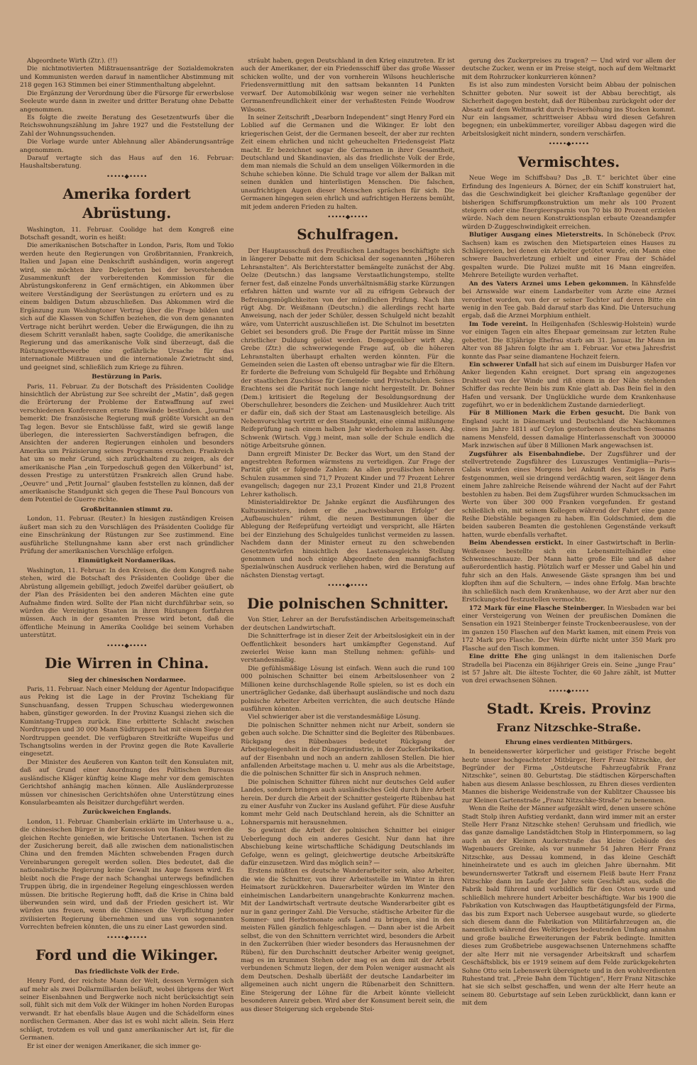Abgeordnete Wirth (Ztr.). (!!)
Die nichtmotivierten Mißtrauensanträge der Sozialdemokraten und Kommunisten werden darauf in namentlicher Abstimmung mit 218 gegen 163 Stimmen bei einer Stimmenthaltung abgelehnt.
Die Ergänzung der Verordnung über die Fürsorge für erwerbslose Seeleute wurde dann in zweiter und dritter Beratung ohne Debatte angenommen.
Es folgte die zweite Beratung des Gesetzentwurfs über die Reichswohnungszählung im Jahre 1927 und die Feststellung der Zahl der Wohnungssuchenden.
Die Vorlage wurde unter Ablehnung aller Abänderungsanträge angenommen.
Darauf vertagte sich das Haus auf den 16. Februar: Haushaltsberatung.
•••••◆•••••
Amerika fordert Abrüstung.
Washington, 11. Februar. Coolidge hat dem Kongreß eine Botschaft gesandt, worin es heißt:
Die amerikanischen Botschafter in London, Paris, Rom und Tokio werden heute den Regierungen von Großbritannien, Frankreich, Italien und Japan eine Denkschrift aushändigen, worin angeregt wird, sie möchten ihre Delegierten bei der bevorstehenden Zusammenkunft der vorbereitenden Kommission für die Abrüstungskonferenz in Genf ermächtigen, ein Abkommen über weitere Verständigung der Seerüstungen zu erörtern und es zu einem baldigen Datum abzuschließen. Das Abkommen wird die Ergänzung zum Washingtoner Vertrag über die Frage bilden und sich auf die Klassen von Schiffen beziehen, die von dem genannten Vertrage nicht berührt werden. Ueber die Erwägungen, die ihn zu diesem Schritt veranlaßt haben, sagte Coolidge, die amerikanische Regierung und das amerikanische Volk sind überzeugt, daß die Rüstungswettbewerbe eine gefährliche Ursache für das internationale Mißtrauen und die internationale Zwietracht sind, und geeignet sind, schließlich zum Kriege zu führen.
Bestürzung in Paris.
Paris, 11. Februar. Zu der Botschaft des Präsidenten Coolidge hinsichtlich der Abrüstung zur See schreibt der „Matin“, daß gegen die Erörterung der Probleme der Entwaffnung auf zwei verschiedenen Konferenzen ernste Einwände bestünden. „Journal“ bemerkt: Die französische Regierung muß größte Vorsicht an den Tag legen. Bevor sie Entschlüsse faßt, wird sie gewiß lange überlegen, die interessierten Sachverständigen befragen, die Ansichten der anderen Regierungen einholen und besonders Amerika um Präzisierung seines Programms ersuchen. Frankreich hat um so mehr Grund, sich zurückhaltend zu zeigen, als der amerikanische Plan „ein Torpedoschuß gegen den Völkerbund“ ist, dessen Prestige zu unterstützen Frankreich allen Grund habe. „Oeuvre“ und „Petit Journal“ glauben feststellen zu können, daß der amerikanische Standpunkt sich gegen die These Paul Boncours von dem Potentiel de Guerre richte.
Großbritannien stimmt zu.
London, 11. Februar. (Reuter.) In hiesigen zuständigen Kreisen äußert man sich zu den Vorschlägen des Präsidenten Coolidge für eine Einschränkung der Rüstungen zur See zustimmend. Eine ausführliche Stellungnahme kann aber erst nach gründlicher Prüfung der amerikanischen Vorschläge erfolgen.
Einmütigkeit Nordamerikas.
Washington, 11. Februar. In den Kreisen, die dem Kongreß nahe stehen, wird die Botschaft des Präsidenten Coolidge über die Abrüstung allgemein gebilligt, jedoch Zweifel darüber geäußert, ob der Plan des Präsidenten bei den anderen Mächten eine gute Aufnahme finden wird. Sollte der Plan nicht durchführbar sein, so würden die Vereinigten Staaten in ihren Rüstungen fortfahren müssen. Auch in der gesamten Presse wird betont, daß die öffentliche Meinung in Amerika Coolidge bei seinem Vorhaben unterstützt.
•••••◆•••••
Die Wirren in China.
Sieg der chinesischen Nordarmee.
Paris, 11. Februar. Nach einer Meldung der Agentur Indopacifique aus Peking ist die Lage in der Provinz Tschekiang für Sunschuanfang, dessen Truppen Schuschau wiedergewonnen haben, günstiger geworden. In der Provinz Kuangsi ziehen sich die Kumintang-Truppen zurück. Eine erbitterte Schlacht zwischen Nordtruppen und 30 000 Mann Südtruppen hat mit einem Siege der Nordtruppen geendet. Die verfügbaren Streitkräfte Wupeifus und Tschangtsolins werden in der Provinz gegen die Rote Kavallerie eingesetzt.
Der Minister des Aeußeren von Kanton teilt den Konsulaten mit, daß auf Grund einer Anordnung des Politischen Bureaus ausländische Kläger künftig keine Klage mehr vor dem gemischten Gerichtshof anhängig machen können. Alle Ausländerprozesse müssen vor chinesischen Gerichtshöfen ohne Unterstützung eines Konsularbeamten als Beisitzer durchgeführt werden.
Zurückweichen Englands.
London, 11. Februar. Chamberlain erklärte im Unterhause u. a., die chinesischen Bürger in der Konzession von Hankau werden die gleichen Rechte genießen, wie britische Untertanen. Tschen ist zu der Zusicherung bereit, daß alle zwischen dem nationalistischen China und den fremden Mächten schwebenden Fragen durch Vereinbarungen geregelt werden sollen. Dies bedeutet, daß die nationalistische Regierung keine Gewalt ins Auge fassen wird. Es bleibt noch die Frage der nach Schanghai unterwegs befindlichen Truppen übrig, die in irgendeiner Regelung eingeschlossen werden müssen. Die britische Regierung hofft, daß die Krise in China bald überwunden sein wird, und daß der Frieden gesichert ist. Wir würden uns freuen, wenn die Chinesen die Verpflichtung jeder zivilisierten Regierung übernehmen und uns von sogenannten Vorrechten befreien könnten, die uns zu einer Last geworden sind.
•••••◆•••••
Ford und die Wikinger.
Das friedlichste Volk der Erde.
Henry Ford, der reichste Mann der Welt, dessen Vermögen sich auf mehr als zwei Dollarmilliarden beläuft, wobei übrigens der Wert seiner Eisenbahnen und Bergwerke noch nicht berücksichtigt sein soll, fühlt sich mit dem Volk der Wikinger im hohen Norden Europas verwandt. Er hat ebenfalls blaue Augen und die Schädelform eines nordischen Germanen. Aber das ist es wohl nicht allein. Sein Herz schlägt, trotzdem es voll und ganz amerikanischer Art ist, für die Germanen.
Er ist einer der wenigen Amerikaner, die sich immer ge-
sträubt haben, gegen Deutschland in den Krieg einzutreten. Er ist auch der Amerikaner, der ein Friedensschiff über das große Wasser schicken wollte, und der von vornherein Wilsons heuchlerische Friedensvermittlung mit den sattsam bekannten 14 Punkten verwarf. Der Automobilkönig war wegen seiner nie verhehlten Germanenfreundlichkeit einer der verhaßtesten Feinde Woodrow Wilsons.
In seiner Zeitschrift „Dearborn Independent“ singt Henry Ford ein Loblied auf die Germanen und die Wikinger. Er lobt den kriegerischen Geist, der die Germanen beseelt, der aber zur rechten Zeit einem ehrlichen und nicht geheuchelten Friedensgeist Platz macht. Er bezeichnet sogar die Germanen in ihrer Gesamtheit, Deutschland und Skandinavien, als das friedlichste Volk der Erde, dem man niemals die Schuld an dem unseligen Völkermorden in die Schuhe schieben könne. Die Schuld trage vor allem der Balkan mit seinen dunklen und hinterlistigen Menschen. Die falschen, unaufrichtigen Augen dieser Menschen sprächen für sich. Die Germanen hingegen seien ehrlich und aufrichtigen Herzens bemüht, mit jedem anderen Frieden zu halten.
•••••◆•••••
Schulfragen.
Der Hauptausschuß des Preußischen Landtages beschäftigte sich in längerer Debatte mit dem Schicksal der sogenannten „Höheren Lehranstalten“. Als Berichterstatter bemängelte zunächst der Abg. Oelze (Deutschn.) das langsame Verstaatlichungstempo, stellte ferner fest, daß einzelne Fonds unverhältnismäßig starke Kürzungen erfahren hätten und warnte vor all zu eifrigem Gebrauch der Befreiungsmöglichkeiten von der mündlichen Prüfung. Nach ihm rügt Abg. Dr. Weißmann (Deutschn.) die allerdings recht harte Anweisung, nach der jeder Schüler, dessen Schulgeld nicht bezahlt wäre, vom Unterricht auszuschließen ist. Die Schulnot im besetzten Gebiet sei besonders groß. Die Frage der Parität müsse im Sinne christlicher Duldung gelöst werden. Demgegenüber wirft Abg. Grebe (Ztr.) die schwerwiegende Frage auf, ob die höheren Lehranstalten überhaupt erhalten werden könnten. Für die Gemeinden seien die Lasten oft ebenso untragbar wie für die Eltern. Er forderte die Befreiung vom Schulgeld für Begabte und Erhöhung der staatlichen Zuschüsse für Gemeinde- und Privatschulen. Seines Erachtens sei die Parität noch lange nicht hergestellt. Dr. Bohner (Dem.) kritisiert die Regelung der Besoldungsordnung der Oberschullehrer, besonders die Zeichen- und Musiklehrer. Auch tritt er dafür ein, daß sich der Staat am Lastenausgleich beteilige. Als Nebenvorschlag vertritt er den Standpunkt, eine einmal mißlungene Reifeprüfung nach einem halben Jahr wiederholen zu lassen. Abg. Schwenk (Wirtsch. Vgg.) meint, man solle der Schule endlich die nötige Arbeitsruhe gönnen.
Dann ergreift Minister Dr. Becker das Wort, um den Stand der angestrebten Reformen wärmstens zu verteidigen. Zur Frage der Parität gibt er folgende Zahlen: An allen preußischen höheren Schulen zusammen sind 71,7 Prozent Kinder und 77 Prozent Lehrer evangelisch; dagegen nur 23,1 Prozent Kinder und 21,8 Prozent Lehrer katholisch.
Ministerialdirektor Dr. Jahnke ergänzt die Ausführungen des Kultusministers, indem er die „nachweisbaren Erfolge“ der „Aufbauschulen“ rühmt, die neuen Bestimmungen über die Ablegung der Reifeprüfung verteidigt und verspricht, alle Härten bei der Einziehung des Schulgeldes tunlichst vermeiden zu lassen. Nachdem dann der Minister erneut zu den schwebenden Gesetzentwürfen hinsichtlich des Lastenausgleichs Stellung genommen und noch einige Abgeordnete den mannigfachsten Spezialwünschen Ausdruck verliehen haben, wird die Beratung auf nächsten Dienstag vertagt.
•••••◆•••••
Die polnischen Schnitter.
Von Stier, Lehrer an der Berufsständischen Arbeitsgemeinschaft der deutschen Landwirtschaft.
Die Schnitterfrage ist in dieser Zeit der Arbeitslosigkeit ein in der Oeffentlichkeit besonders hart umkämpfter Gegenstand. Auf zweierlei Weise kann man Stellung nehmen: gefühls- und verstandesmäßig.
Die gefühlsmäßige Lösung ist einfach. Wenn auch die rund 100 000 polnischen Schnitter bei einem Arbeitslosenheer von 2 Millionen keine durchschlagende Rolle spielen, so ist es doch ein unerträglicher Gedanke, daß überhaupt ausländische und noch dazu polnische Arbeiter Arbeiten verrichten, die auch deutsche Hände ausführen könnten.
Viel schwieriger aber ist die verstandesmäßige Lösung.
Die polnischen Schnitter nehmen nicht nur Arbeit, sondern sie geben auch solche. Die Schnitter sind die Begleiter des Rübenbaues. Rückgang des Rübenbaues bedeutet Rückgang der Arbeitsgelegenheit in der Düngerindustrie, in der Zuckerfabrikation, auf der Eisenbahn und noch an andern zahllosen Stellen. Die hier anfallenden Arbeitstage machen u. U. mehr aus als die Arbeitstage, die die polnischen Schnitter für sich in Anspruch nehmen.
Die polnischen Schnitter führen nicht nur deutsches Geld außer Landes, sondern bringen auch ausländisches Geld durch ihre Arbeit herein. Der durch die Arbeit der Schnitter gesteigerte Rübenbau hat zu einer Ausfuhr von Zucker ins Ausland geführt. Für diese Ausfuhr kommt mehr Geld nach Deutschland herein, als die Schnitter an Lohnersparnis mit herausnehmen.
So gewinnt die Arbeit der polnischen Schnitter bei einiger Ueberlegung doch ein anderes Gesicht. Nur dann hat ihre Abschiebung keine wirtschaftliche Schädigung Deutschlands im Gefolge, wenn es gelingt, gleichwertige deutsche Arbeitskräfte dafür einzusetzen. Wird das möglich sein? —
Erstens müßten es deutsche Wanderarbeiter sein, also Arbeiter, die wie die Schnitter, von ihrer Arbeitsstelle im Winter in ihren Heimatsort zurückkehren. Dauerarbeiter würden im Winter den einheimischen Landarbeitern unangebrachte Konkurrenz machen. Mit der Landwirtschaft vertraute deutsche Wanderarbeiter gibt es nur in ganz geringer Zahl. Die Versuche, städtische Arbeiter für die Sommer- und Herbstmonate aufs Land zu bringen, sind in den meisten Fällen gänzlich fehlgeschlagen. — Dann aber ist die Arbeit selbst, die von den Schnittern verrichtet wird, besonders die Arbeit in den Zuckerrüben (hier wieder besonders das Herausnehmen der Rüben), für den Durchschnitt deutscher Arbeiter wenig geeignet, mag es im krummen Stehen oder mag es an dem mit der Arbeit verbundenen Schmutz liegen, der dem Polen weniger ausmacht als dem Deutschen. Deshalb überläßt der deutsche Landarbeiter im allgemeinen auch nicht ungern die Rübenarbeit den Schnittern. Eine Steigerung der Löhne für die Arbeit könnte vielleicht besonderen Anreiz geben. Wird aber der Konsument bereit sein, die aus dieser Steigerung sich ergebende Stei-
gerung des Zuckerpreises zu tragen? — Und wird vor allem der deutsche Zucker, wenn er im Preise steigt, noch auf dem Weltmarkt mit dem Rohrzucker konkurrieren können?
Es ist also zum mindesten Vorsicht beim Abbau der polnischen Schnitter geboten. Nur soweit ist der Abbau berechtigt, als Sicherheit dagegen besteht, daß der Rübenbau zurückgeht oder der Absatz auf dem Weltmarkt durch Preiserhöhung ins Stocken kommt. Nur ein langsamer, schrittweiser Abbau wird diesen Gefahren begegnen; ein unbekümmerter, voreiliger Abbau dagegen wird die Arbeitslosigkeit nicht mindern, sondern verschärfen.
•••••◆•••••
Vermischtes.
Neue Wege im Schiffsbau? Das „B. T.“ berichtet über eine Erfindung des Ingenieurs A. Börner, der ein Schiff konstruiert hat, das die Geschwindigkeit bei gleicher Kraftanlage gegenüber der bisherigen Schiffsrumpfkonstruktion um mehr als 100 Prozent steigern oder eine Energieersparnis von 70 bis 80 Prozent erzielen würde. Nach dem neuen Konstruktionsplan erbaute Ozeandampfer würden D-Zuggeschwindigkeit erreichen.
Blutiger Ausgang eines Mieterstreits. In Schönebeck (Prov. Sachsen) kam es zwischen den Mietsparteien eines Hauses zu Schlägereien, bei denen ein Arbeiter getötet wurde, ein Mann eine schwere Bauchverletzung erhielt und einer Frau der Schädel gespalten wurde. Die Polizei mußte mit 16 Mann eingreifen. Mehrere Beteiligte wurden verhaftet.
An des Vaters Arznei ums Leben gekommen. In Kähnsfelde bei Arnswalde war einem Landarbeiter vom Arzte eine Arznei verordnet worden, von der er seiner Tochter auf deren Bitte ein wenig in den Tee gab. Bald darauf starb das Kind. Die Untersuchung ergab, daß die Arznei Morphium enthielt.
Im Tode vereint. In Heiligenhafen (Schleswig-Holstein) wurde vor einigen Tagen ein altes Ehepaar gemeinsam zur letzten Ruhe gebettet. Die 83jährige Ehefrau starb am 31. Januar, Ihr Mann im Alter von 88 Jahren folgte ihr am 1. Februar. Vor etwa Jahresfrist konnte das Paar seine diamantene Hochzeit feiern.
Ein schwerer Unfall hat sich auf einem im Duisburger Hafen vor Anker liegenden Kahn ereignet. Dort sprang ein angezogenes Drahtseil von der Winde und riß einem in der Nähe stehenden Schiffer das rechte Bein bis zum Knie glatt ab. Das Bein fiel in den Hafen und versank. Der Unglückliche wurde dem Krankenhause zugeführt, wo er in bedenklichem Zustande darniederliegt.
Für 8 Millionen Mark die Erben gesucht. Die Bank von England sucht in Dänemark und Deutschland die Nachkommen eines im Jahre 1811 auf Ceylon gestorbenen deutschen Seemanns namens Mensfeld, dessen damalige Hinterlassenschaft von 300000 Mark inzwischen auf über 8 Millionen Mark angewachsen ist.
Zugsführer als Eisenbahndiebe. Der Zugsführer und der stellvertretende Zugsführer des Luxuszuges Ventimiglia—Paris—Calais wurden eines Morgens bei Ankunft des Zuges in Paris festgenommen, weil sie dringend verdächtig waren, seit länger denn einem Jahre zahlreiche Reisende während der Nacht auf der Fahrt bestohlen zu haben. Bei dem Zugsführer wurden Schmucksachen im Werte von über 300 000 Franken vorgefunden. Er gestand schließlich ein, mit seinem Kollegen während der Fahrt eine ganze Reihe Diebstähle begangen zu haben. Ein Goldschmied, dem die beiden sauberen Beamten die gestohlenen Gegenstände verkauft hatten, wurde ebenfalls verhaftet.
Beim Abendessen erstickt. In einer Gastwirtschaft in Berlin-Weißensee bestellte sich ein Lebensmittelhändler eine Schweineschnauze. Der Mann hatte große Eile und aß daher außerordentlich hastig. Plötzlich warf er Messer und Gabel hin und fuhr sich an den Hals. Anwesende Gäste sprangen ihm bei und klopften ihm auf die Schultern, — indes ohne Erfolg. Man brachte ihn schließlich nach dem Krankenhause, wo der Arzt aber nur den Erstickungstod festzustellen vermochte.
172 Mark für eine Flasche Steinberger. In Wiesbaden war bei einer Versteigerung von Weinen der preußischen Domänen die Sensation ein 1921 Steinberger feinste Trockenbeerauslese, von der im ganzen 150 Flaschen auf den Markt kamen, mit einem Preis von 172 Mark pro Flasche. Der Wein dürfte nicht unter 350 Mark pro Flasche auf den Tisch kommen.
Eine dritte Ehe ging unlängst in dem italienischen Dorfe Stradella bei Piacenza ein 86jähriger Greis ein. Seine „junge Frau“ ist 57 Jahre alt. Die älteste Tochter, die 60 Jahre zählt, ist Mutter von drei erwachsenen Söhnen.
•••••◆•••••
Stadt. Kreis. Provinz
Franz Nitzschke-Straße.
Ehrung eines verdienten Mitbürgers.
In beneidenswerter körperlicher und geistiger Frische begeht heute unser hochgeachteter Mitbürger, Herr Franz Nitzschke, der Begründer der Firma „Ostdeutsche Fahrzeugfabrik Franz Nitzschke“, seinen 80. Geburtstag. Die städtischen Körperschaften haben aus diesem Anlasse beschlossen, zu Ehren dieses verdienten Mannes die bisherige Weidenstraße von der Kublitzer Chaussee bis zur Kleinen Gartenstraße „Franz Nitzschke-Straße“ zu benennen.
Wenn die Reihe der Männer aufgezählt wird, denen unsere schöne Stadt Stolp ihren Aufstieg verdankt, dann wird immer mit an erster Stelle Herr Franz Nitzschke stehen! Geruhsam und friedlich, wie das ganze damalige Landstädtchen Stolp in Hinterpommern, so lag auch an der Kleinen Auckerstraße das kleine Gebäude des Wagenbauers Greinke, als vor nunmehr 54 Jahren Herr Franz Nitzschke, aus Dessau kommend, in das kleine Geschäft hineinheiratete und es auch im gleichen Jahre übernahm. Mit bewundernswerter Tatkraft und eisernem Fleiß baute Herr Franz Nitzschke dann im Laufe der Jahre sein Geschäft aus, sodaß die Fabrik bald führend und vorbildlich für den Osten wurde und schließlich mehrere hundert Arbeiter beschäftigte. War bis 1900 die Fabrikation von Kutschwagen das Hauptbetätigungsfeld der Firma, das bis zum Export nach Uebersee ausgebaut wurde, so gliederte sich diesem dann die Fabrikation von Militärfahrzeugen an, die namentlich während des Weltkrieges bedeutenden Umfang annahm und große bauliche Erweiterungen der Fabrik bedingte. Inmitten dieses zum Großbetriebe ausgewachsenen Unternehmens schaffte der alte Herr mit nie versagender Arbeitskraft und scharfem Geschäftsblick, bis er 1919 seinem auf dem Felde zurückgekehrten Sohne Otto sein Lebenswerk übereignete und in den wohlverdienten Ruhestand trat. „Freie Bahn dem Tüchtigen“, Herr Franz Nitzschke hat sie sich selbst geschaffen, und wenn der alte Herr heute an seinem 80. Geburtstage auf sein Leben zurückblickt, dann kann er mit dem